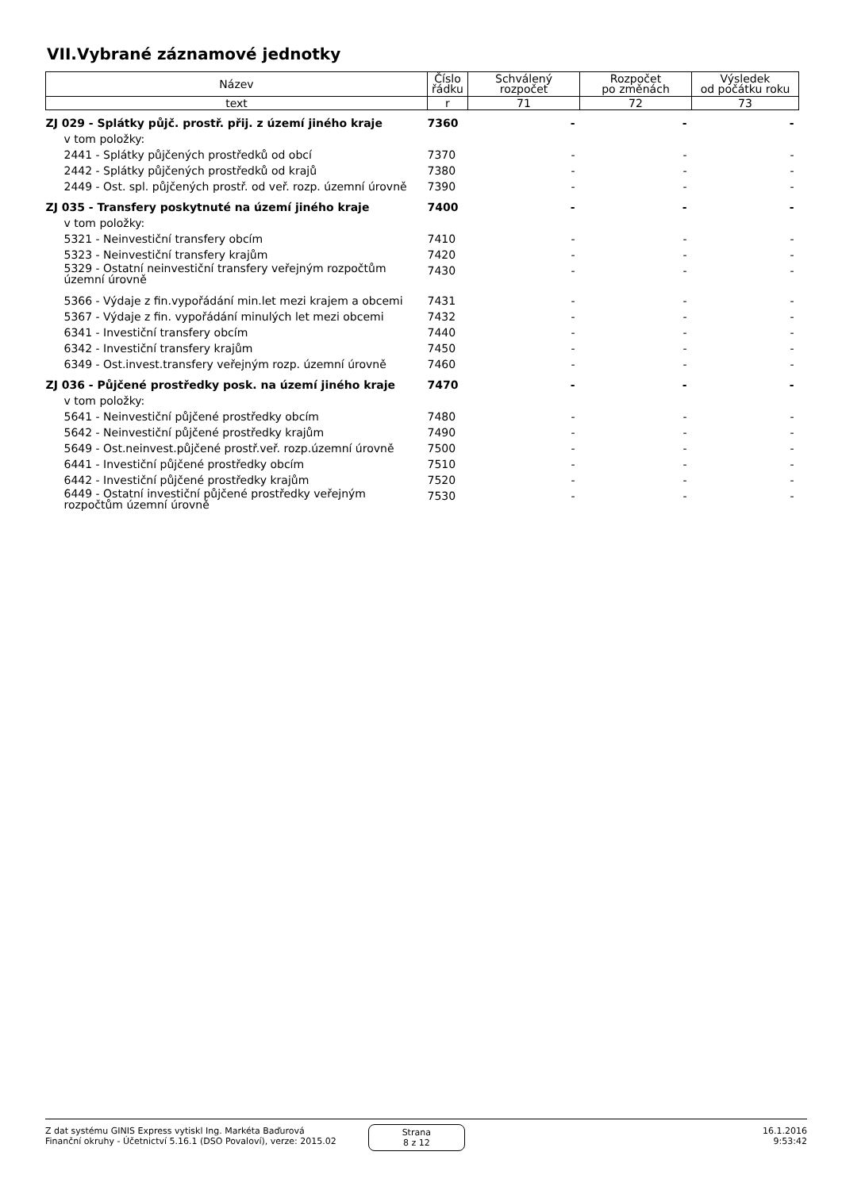VII.Vybrané záznamové jednotky
| Název | Číslo řádku | Schválený rozpočet | Rozpočet po změnách | Výsledek od počátku roku |
| --- | --- | --- | --- | --- |
| text | r | 71 | 72 | 73 |
| ZJ 029 - Splátky půjč. prostř. přij. z území jiného kraje | 7360 | - | - | - |
| v tom položky: | | | | |
| 2441 - Splátky půjčených prostředků od obcí | 7370 | - | - | - |
| 2442 - Splátky půjčených prostředků od krajů | 7380 | - | - | - |
| 2449 - Ost. spl. půjčených prostř. od veř. rozp. územní úrovně | 7390 | - | - | - |
| ZJ 035 - Transfery poskytnuté na území jiného kraje | 7400 | - | - | - |
| v tom položky: | | | | |
| 5321 - Neinvestiční transfery obcím | 7410 | - | - | - |
| 5323 - Neinvestiční transfery krajům | 7420 | - | - | - |
| 5329 - Ostatní neinvestiční transfery veřejným rozpočtům územní úrovně | 7430 | - | - | - |
| 5366 - Výdaje z fin.vypořádání min.let mezi krajem a obcemi | 7431 | - | - | - |
| 5367 - Výdaje z fin. vypořádání minulých let mezi obcemi | 7432 | - | - | - |
| 6341 - Investiční transfery obcím | 7440 | - | - | - |
| 6342 - Investiční transfery krajům | 7450 | - | - | - |
| 6349 - Ost.invest.transfery veřejným rozp. územní úrovně | 7460 | - | - | - |
| ZJ 036 - Půjčené prostředky posk. na území jiného kraje | 7470 | - | - | - |
| v tom položky: | | | | |
| 5641 - Neinvestiční půjčené prostředky obcím | 7480 | - | - | - |
| 5642 - Neinvestiční půjčené prostředky krajům | 7490 | - | - | - |
| 5649 - Ost.neinvest.půjčené prostř.veř. rozp.územní úrovně | 7500 | - | - | - |
| 6441 - Investiční půjčené prostředky obcím | 7510 | - | - | - |
| 6442 - Investiční půjčené prostředky krajům | 7520 | - | - | - |
| 6449 - Ostatní investiční půjčené prostředky veřejným rozpočtům územní úrovně | 7530 | - | - | - |
Z dat systému GINIS Express vytiskl Ing. Markéta Baďurová
Finanční okruhy - Účetnictví 5.16.1 (DSO Povaloví), verze: 2015.02
Strana
8 z 12
16.1.2016
9:53:42